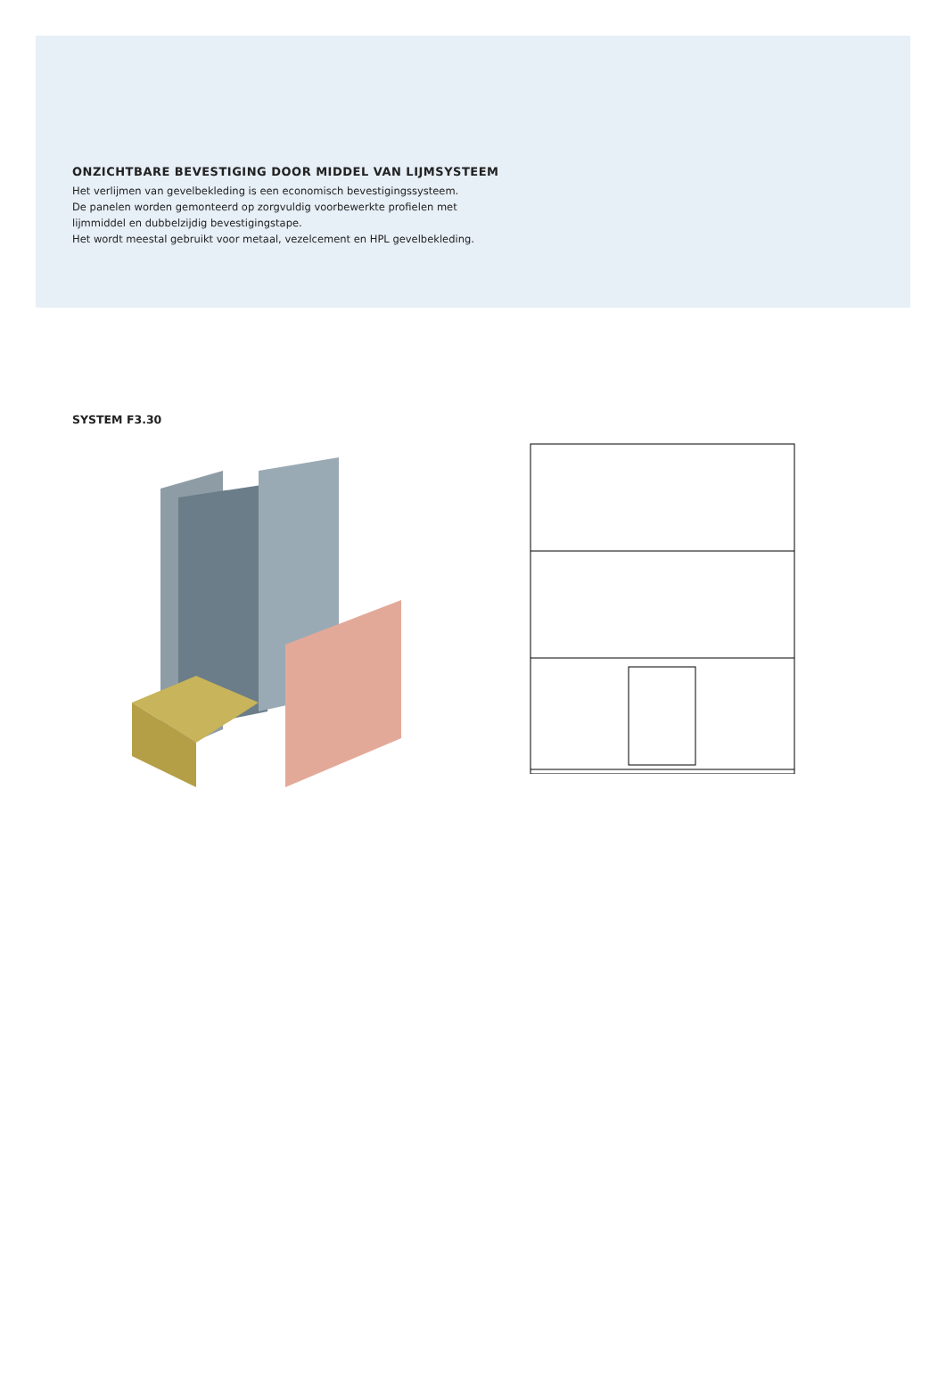ONZICHTBARE BEVESTIGING DOOR MIDDEL VAN LIJMSYSTEEM
Het verlijmen van gevelbekleding is een economisch bevestigingssysteem.
De panelen worden gemonteerd op zorgvuldig voorbewerkte profielen met
lijmmiddel en dubbelzijdig bevestigingstape.
Het wordt meestal gebruikt voor metaal, vezelcement en HPL gevelbekleding.
SYSTEM F3.30